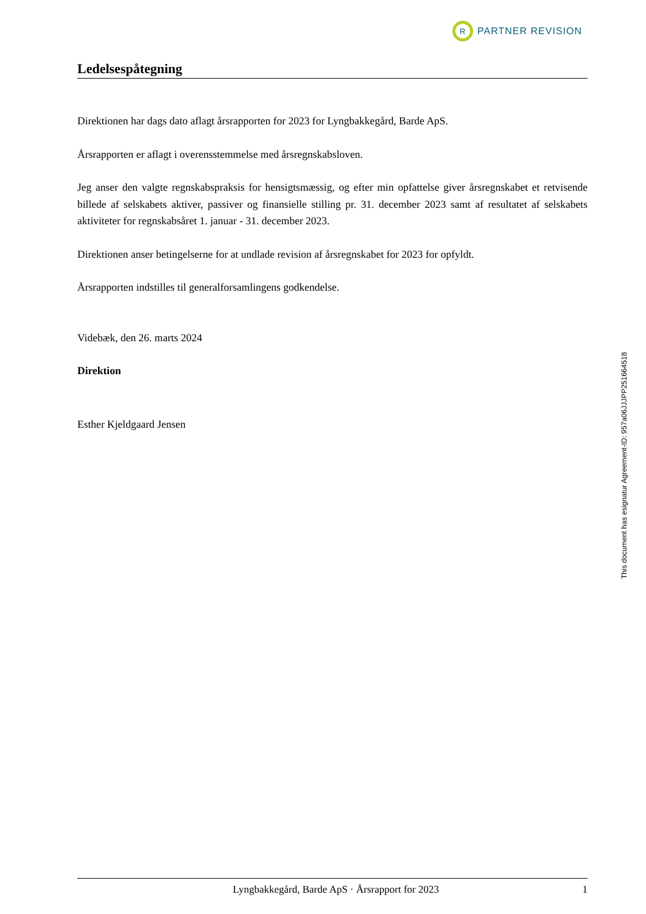R
PARTNER REVISION
Ledelsespåtegning
Direktionen har dags dato aflagt årsrapporten for 2023 for Lyngbakkegård, Barde ApS.
Årsrapporten er aflagt i overensstemmelse med årsregnskabsloven.
Jeg anser den valgte regnskabspraksis for hensigtsmæssig, og efter min opfattelse giver årsregnskabet et retvisende billede af selskabets aktiver, passiver og finansielle stilling pr. 31. december 2023 samt af resultatet af selskabets aktiviteter for regnskabsåret 1. januar - 31. december 2023.
Direktionen anser betingelserne for at undlade revision af årsregnskabet for 2023 for opfyldt.
Årsrapporten indstilles til generalforsamlingens godkendelse.
Videbæk, den 26. marts 2024
Direktion
Esther Kjeldgaard Jensen
This document has esignatur Agreement-ID: 957a06JJJPP251664518
Lyngbakkegård, Barde ApS · Årsrapport for 2023 1